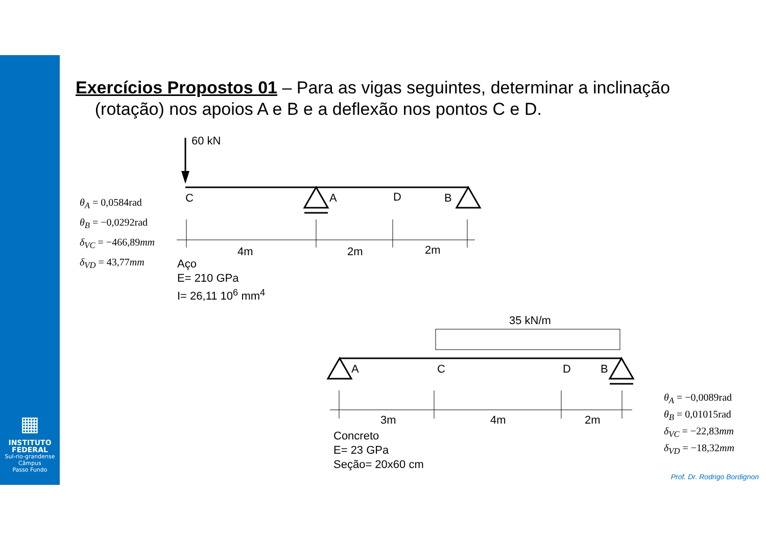▦
INSTITUTO
FEDERAL
Sul-rio-grandense
Câmpus
Passo Fundo
Exercícios Propostos 01 – Para as vigas seguintes, determinar a inclinação
(rotação) nos apoios A e B e a deflexão nos pontos C e D.
θ<sub>A</sub> = 0,0584rad
θ<sub>B</sub> = −0,0292rad
δ<sub>VC</sub> = −466,89mm
δ<sub>VD</sub> = 43,77mm
60 kN
C A D B
4m 2m 2m
Aço
E= 210 GPa
I= 26,11 10<sup>6</sup> mm<sup>4</sup>
35 kN/m
A C D B
3m 4m 2m
Concreto
E= 23 GPa
Seção= 20x60 cm
θ<sub>A</sub> = −0,0089rad
θ<sub>B</sub> = 0,01015rad
δ<sub>VC</sub> = −22,83mm
δ<sub>VD</sub> = −18,32mm
Prof. Dr. Rodrigo Bordignon